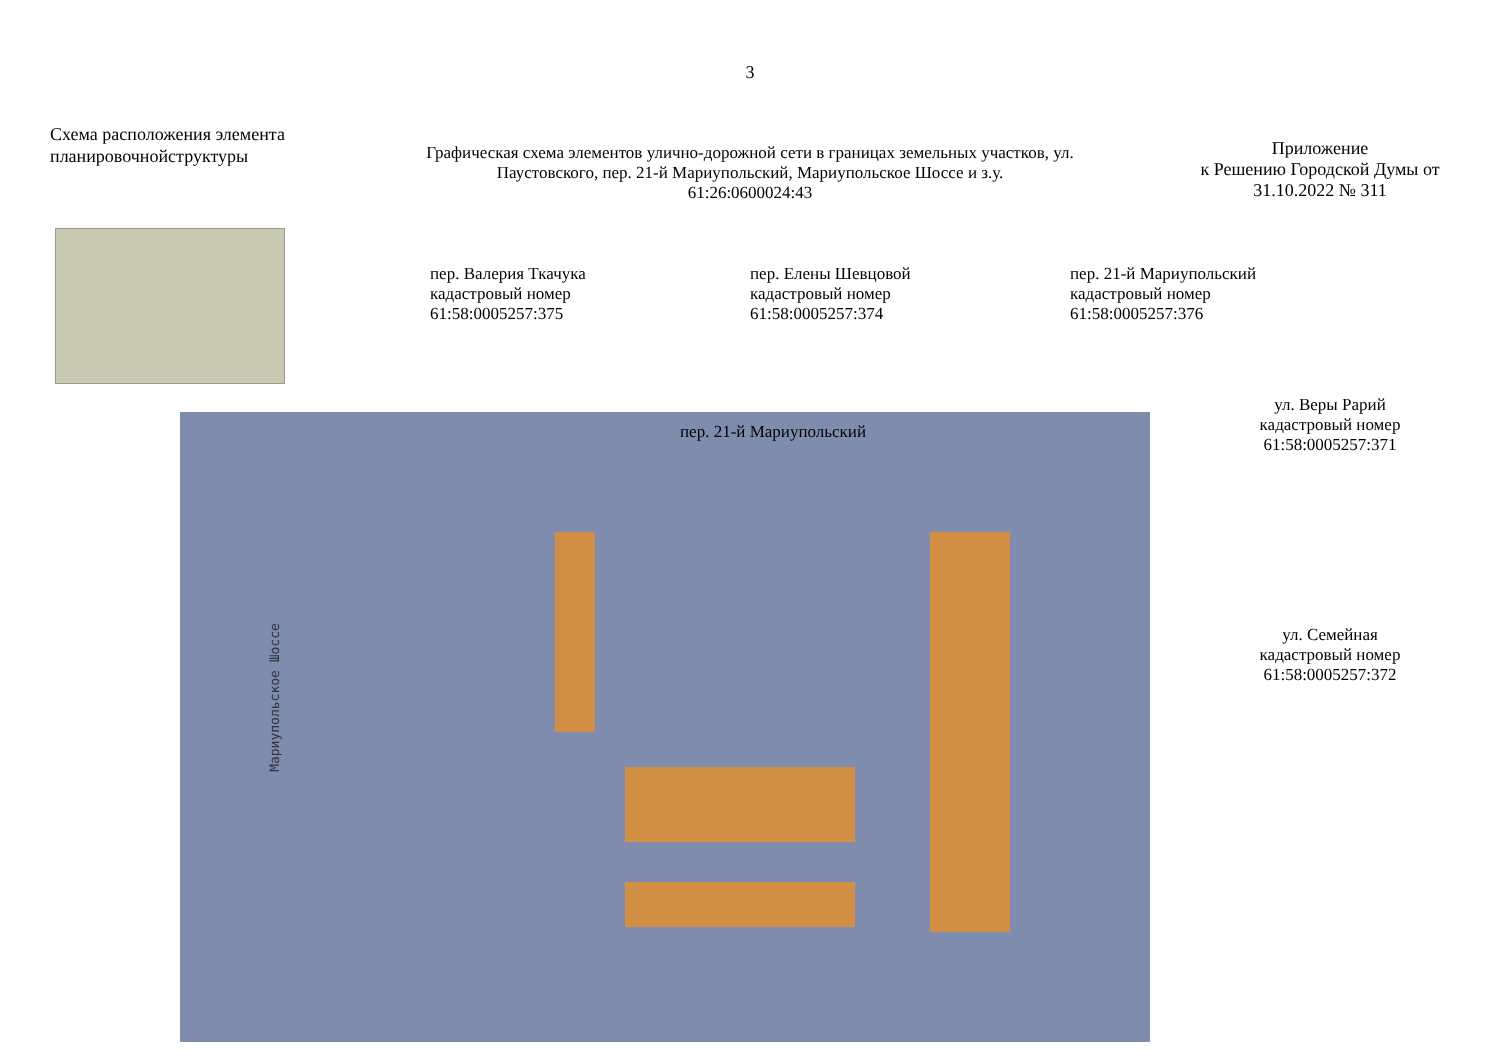3
Схема расположения элемента планировочнойструктуры
Графическая схема элементов улично-дорожной сети в границах земельных участков, ул. Паустовского, пер. 21-й Мариупольский, Мариупольское Шоссе и з.у.
61:26:0600024:43
Приложение
к Решению Городской Думы от
31.10.2022 № 311
пер. Валерия Ткачука
кадастровый номер
61:58:0005257:375
пер. Елены Шевцовой
кадастровый номер
61:58:0005257:374
пер. 21-й Мариупольский
кадастровый номер
61:58:0005257:376
пер. 21-й Мариупольский
Мариупольское Шоссе
ул. Веры Рарий
кадастровый номер
61:58:0005257:371
ул. Семейная
кадастровый номер
61:58:0005257:372